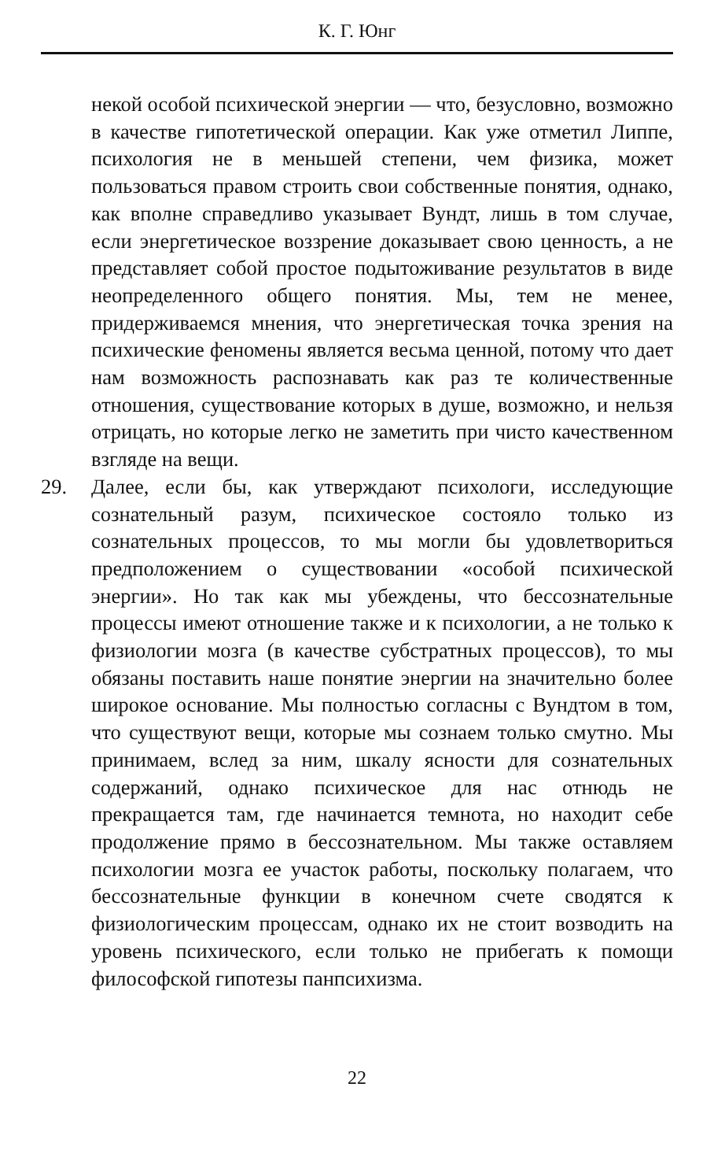К. Г. Юнг
некой особой психической энергии — что, безусловно, возможно в качестве гипотетической операции. Как уже отметил Липпе, психология не в меньшей степени, чем физика, может пользоваться правом строить свои собственные понятия, однако, как вполне справедливо указывает Вундт, лишь в том случае, если энергетическое воззрение доказывает свою ценность, а не представляет собой простое подытоживание результатов в виде неопределенного общего понятия. Мы, тем не менее, придерживаемся мнения, что энергетическая точка зрения на психические феномены является весьма ценной, потому что дает нам возможность распознавать как раз те количественные отношения, существование которых в душе, возможно, и нельзя отрицать, но которые легко не заметить при чисто качественном взгляде на вещи.
29. Далее, если бы, как утверждают психологи, исследующие сознательный разум, психическое состояло только из сознательных процессов, то мы могли бы удовлетвориться предположением о существовании «особой психической энергии». Но так как мы убеждены, что бессознательные процессы имеют отношение также и к психологии, а не только к физиологии мозга (в качестве субстратных процессов), то мы обязаны поставить наше понятие энергии на значительно более широкое основание. Мы полностью согласны с Вундтом в том, что существуют вещи, которые мы сознаем только смутно. Мы принимаем, вслед за ним, шкалу ясности для сознательных содержаний, однако психическое для нас отнюдь не прекращается там, где начинается темнота, но находит себе продолжение прямо в бессознательном. Мы также оставляем психологии мозга ее участок работы, поскольку полагаем, что бессознательные функции в конечном счете сводятся к физиологическим процессам, однако их не стоит возводить на уровень психического, если только не прибегать к помощи философской гипотезы панпсихизма.
22